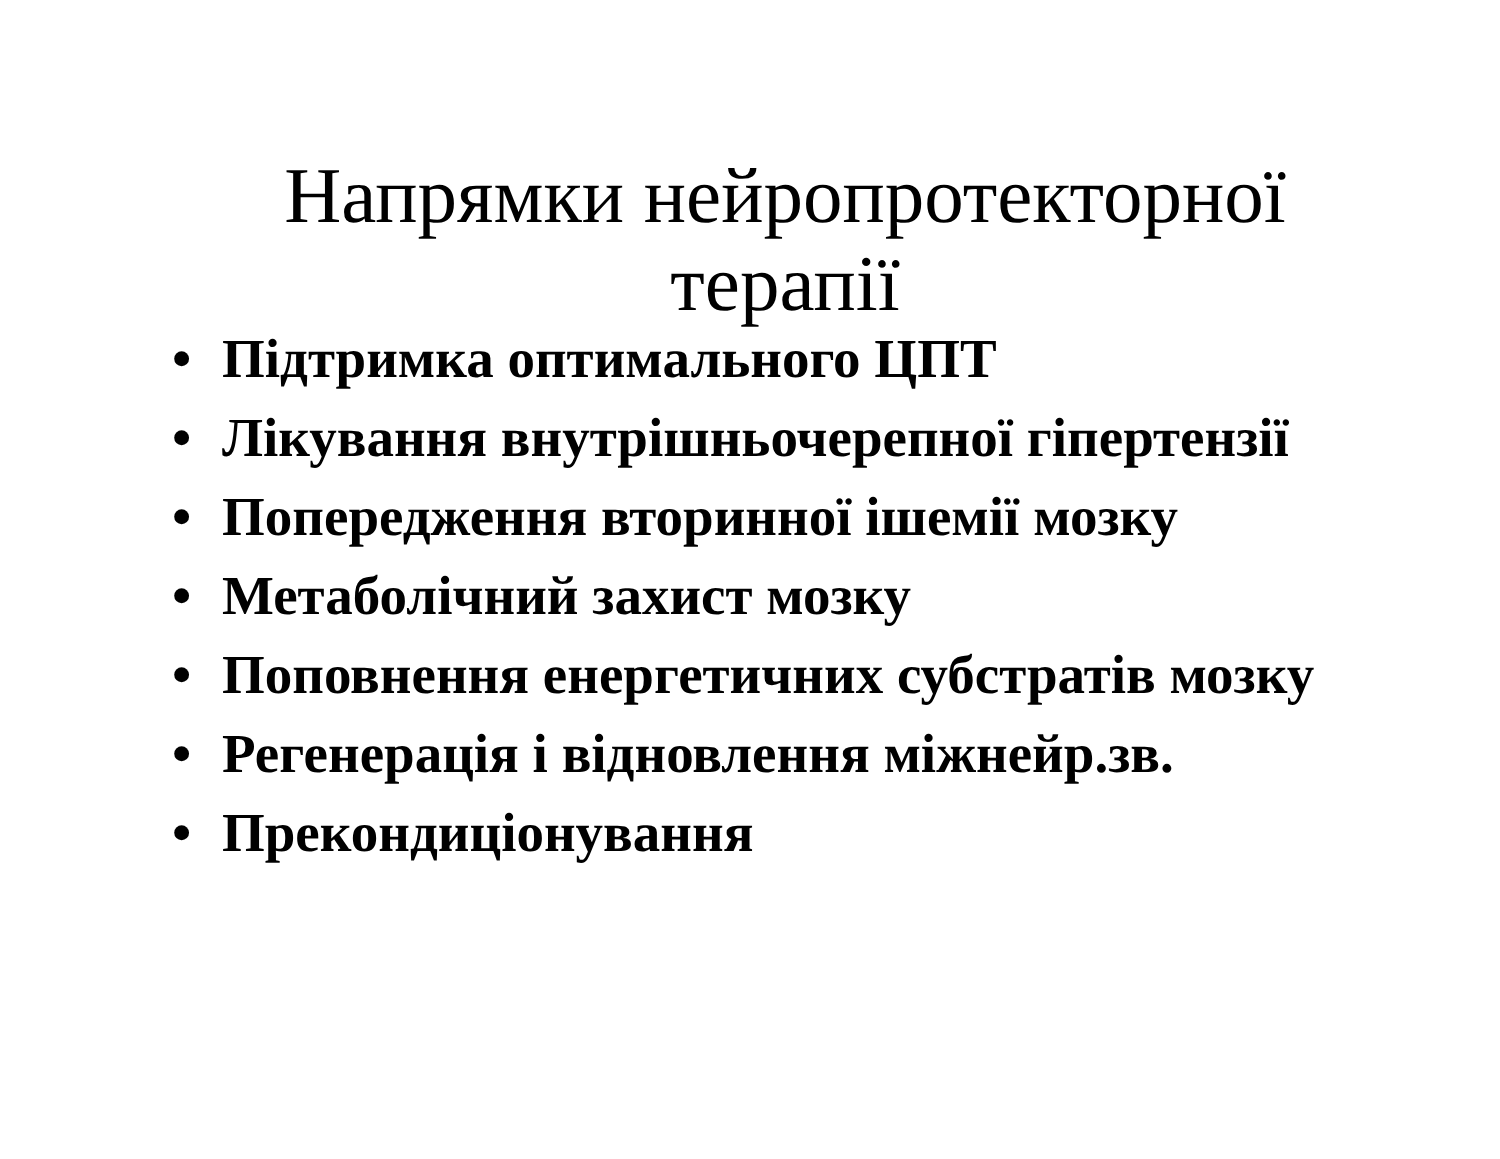Напрямки нейропротекторної
терапії
• Підтримка оптимального ЦПТ
• Лікування внутрішньочерепної гіпертензії
• Попередження вторинної ішемії мозку
• Метаболічний захист мозку
• Поповнення енергетичних субстратів мозку
• Регенерація і відновлення міжнейр.зв.
• Прекондиціонування